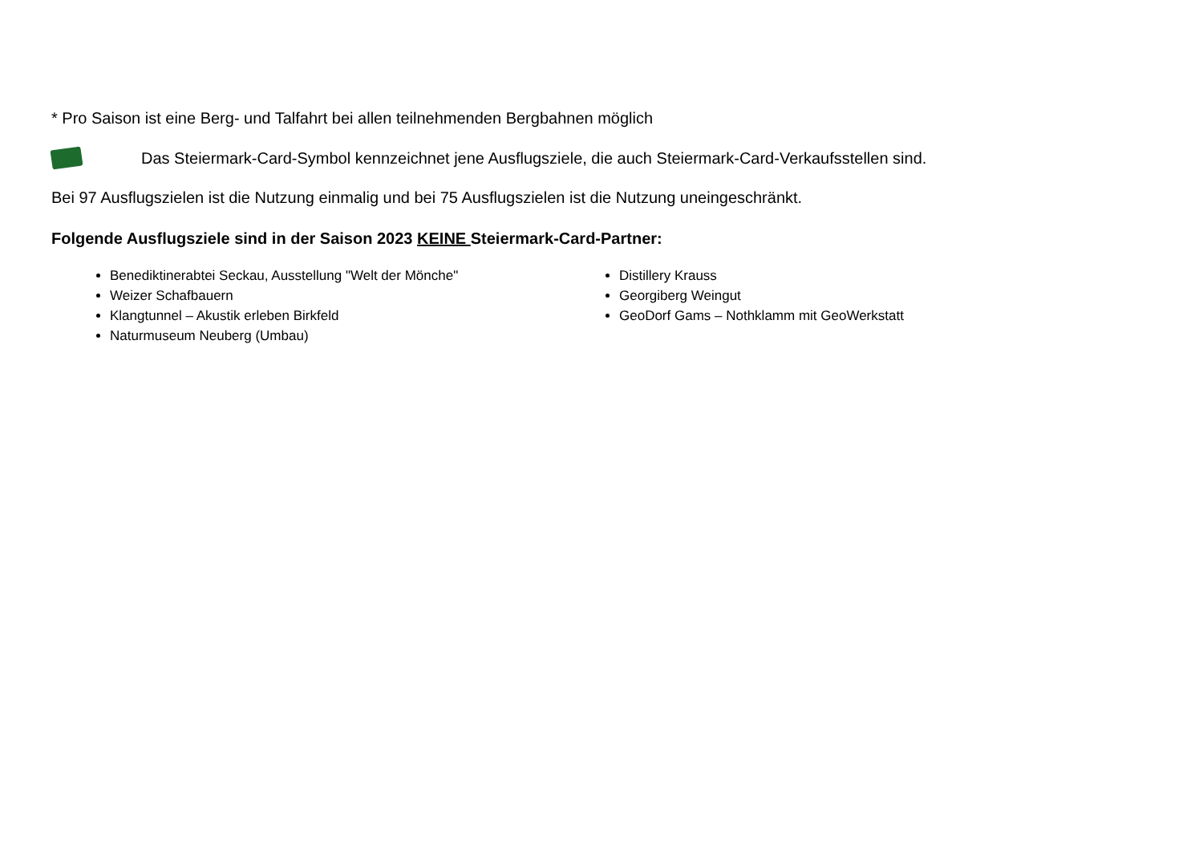* Pro Saison ist eine Berg- und Talfahrt bei allen teilnehmenden Bergbahnen möglich
Das Steiermark-Card-Symbol kennzeichnet jene Ausflugsziele, die auch Steiermark-Card-Verkaufsstellen sind.
Bei 97 Ausflugszielen ist die Nutzung einmalig und bei 75 Ausflugszielen ist die Nutzung uneingeschränkt.
Folgende Ausflugsziele sind in der Saison 2023 KEINE Steiermark-Card-Partner:
Benediktinerabtei Seckau, Ausstellung "Welt der Mönche"
Weizer Schafbauern
Klangtunnel – Akustik erleben Birkfeld
Naturmuseum Neuberg (Umbau)
Distillery Krauss
Georgiberg Weingut
GeoDorf Gams – Nothklamm mit GeoWerkstatt